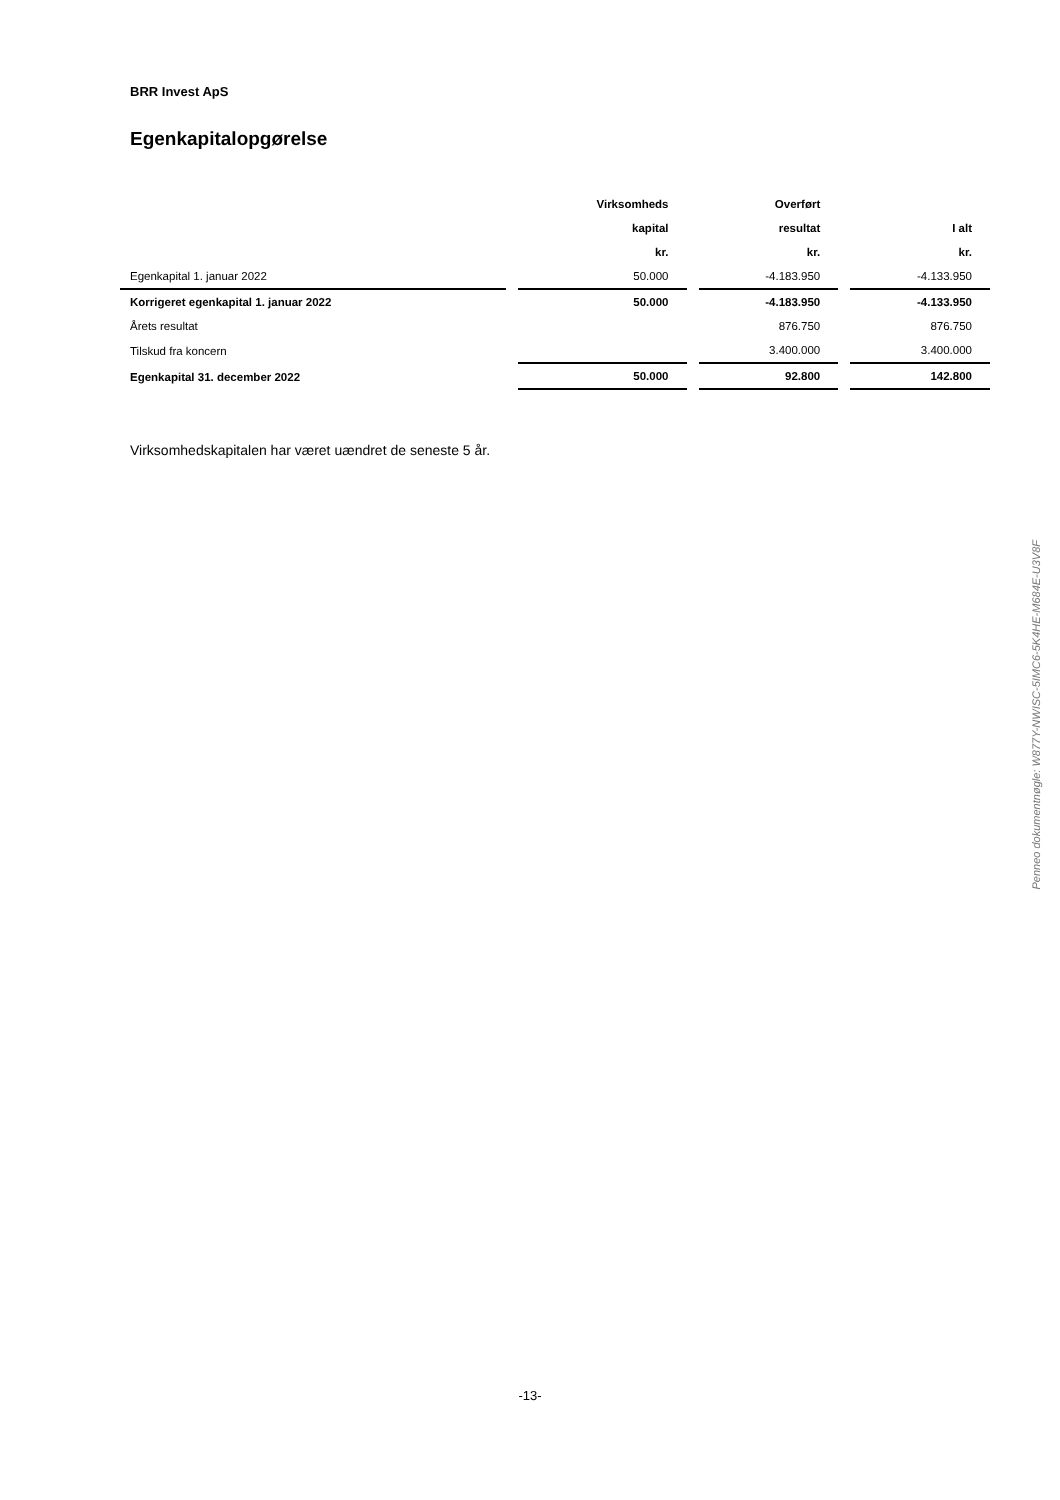BRR Invest ApS
Egenkapitalopgørelse
| | | Virksomheds | | Overført | | |
| --- | --- | --- | --- | --- | --- | --- |
| | | kapital | | resultat | | I alt |
| | | kr. | | kr. | | kr. |
| Egenkapital 1. januar 2022 | | 50.000 | | -4.183.950 | | -4.133.950 |
| Korrigeret egenkapital 1. januar 2022 | | 50.000 | | -4.183.950 | | -4.133.950 |
| Årets resultat | | | | 876.750 | | 876.750 |
| Tilskud fra koncern | | | | 3.400.000 | | 3.400.000 |
| Egenkapital 31. december 2022 | | 50.000 | | 92.800 | | 142.800 |
Virksomhedskapitalen har været uændret de seneste 5 år.
Penneo dokumentnøgle: W877Y-NWISC-5IMC6-5K4HE-M684E-U3V8F
-13-